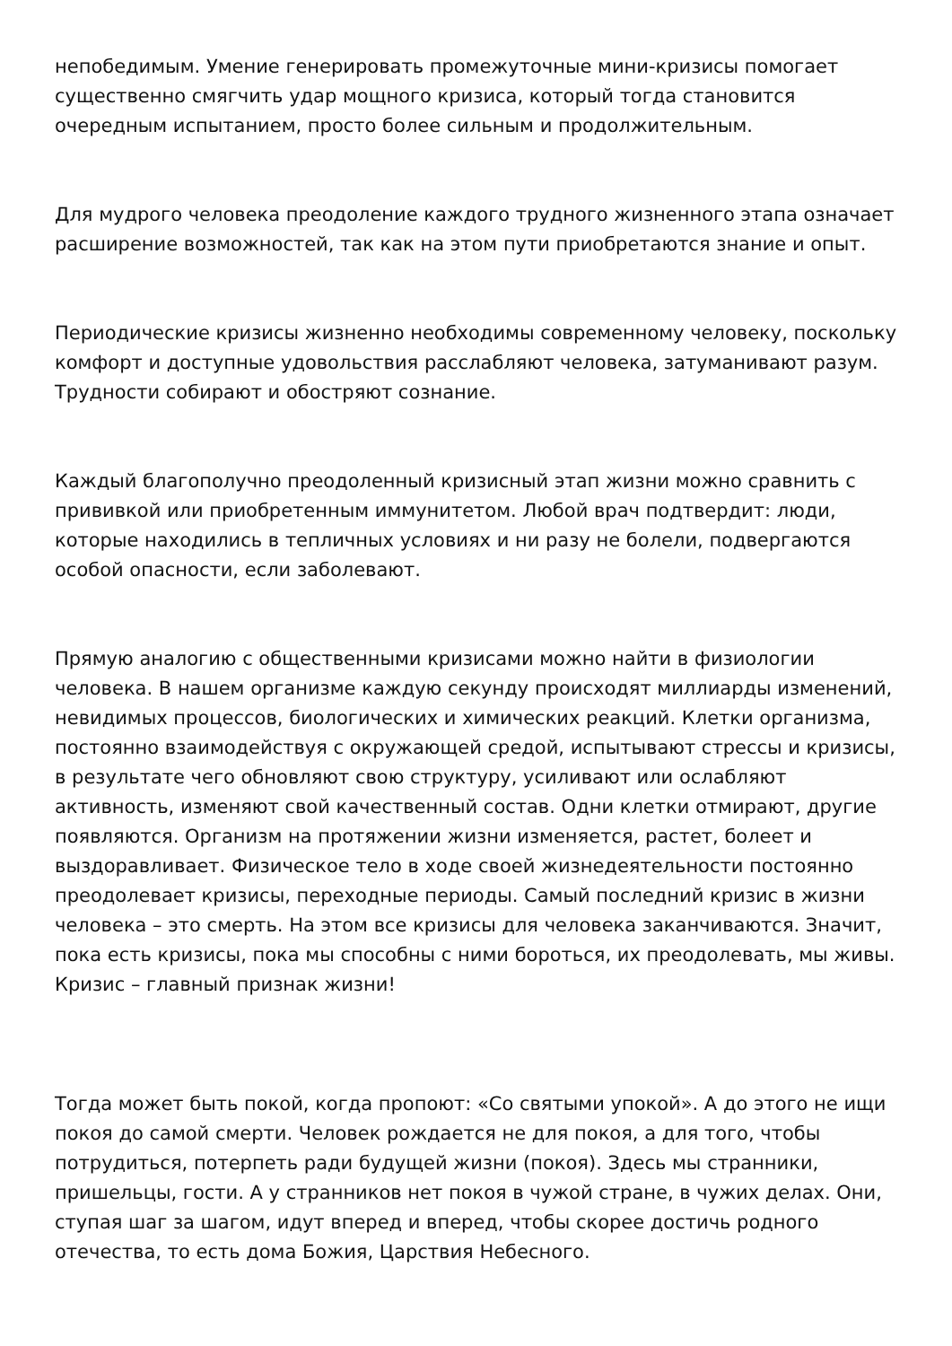непобедимым. Умение генерировать промежуточные мини-кризисы помогает существенно смягчить удар мощного кризиса, который тогда становится очередным испытанием, просто более сильным и продолжительным.
Для мудрого человека преодоление каждого трудного жизненного этапа означает расширение возможностей, так как на этом пути приобретаются знание и опыт.
Периодические кризисы жизненно необходимы современному человеку, поскольку комфорт и доступные удовольствия расслабляют человека, затуманивают разум. Трудности собирают и обостряют сознание.
Каждый благополучно преодоленный кризисный этап жизни можно сравнить с прививкой или приобретенным иммунитетом. Любой врач подтвердит: люди, которые находились в тепличных условиях и ни разу не болели, подвергаются особой опасности, если заболевают.
Прямую аналогию с общественными кризисами можно найти в физиологии человека. В нашем организме каждую секунду происходят миллиарды изменений, невидимых процессов, биологических и химических реакций. Клетки организма, постоянно взаимодействуя с окружающей средой, испытывают стрессы и кризисы, в результате чего обновляют свою структуру, усиливают или ослабляют активность, изменяют свой качественный состав. Одни клетки отмирают, другие появляются. Организм на протяжении жизни изменяется, растет, болеет и выздоравливает. Физическое тело в ходе своей жизнедеятельности постоянно преодолевает кризисы, переходные периоды. Самый последний кризис в жизни человека – это смерть. На этом все кризисы для человека заканчиваются. Значит, пока есть кризисы, пока мы способны с ними бороться, их преодолевать, мы живы. Кризис – главный признак жизни!
Тогда может быть покой, когда пропоют: «Со святыми упокой». А до этого не ищи покоя до самой смерти. Человек рождается не для покоя, а для того, чтобы потрудиться, потерпеть ради будущей жизни (покоя). Здесь мы странники, пришельцы, гости. А у странников нет покоя в чужой стране, в чужих делах. Они, ступая шаг за шагом, идут вперед и вперед, чтобы скорее достичь родного отечества, то есть дома Божия, Царствия Небесного.